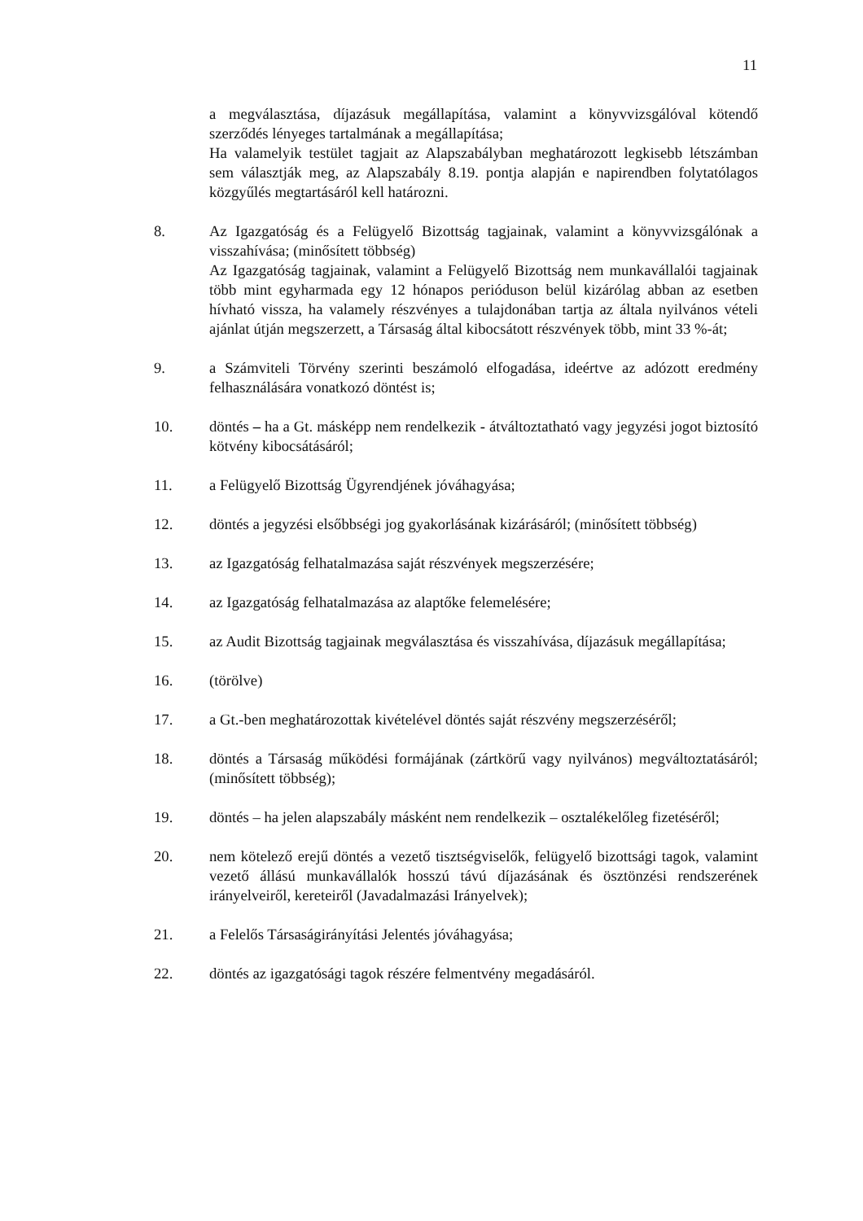11
a megválasztása, díjazásuk megállapítása, valamint a könyvvizsgálóval kötendő szerződés lényeges tartalmának a megállapítása;
Ha valamelyik testület tagjait az Alapszabályban meghatározott legkisebb létszámban sem választják meg, az Alapszabály 8.19. pontja alapján e napirendben folytatólagos közgyűlés megtartásáról kell határozni.
8. Az Igazgatóság és a Felügyelő Bizottság tagjainak, valamint a könyvvizsgálónak a visszahívása; (minősített többség)
Az Igazgatóság tagjainak, valamint a Felügyelő Bizottság nem munkavállalói tagjainak több mint egyharmada egy 12 hónapos perióduson belül kizárólag abban az esetben hívható vissza, ha valamely részvényes a tulajdonában tartja az általa nyilvános vételi ajánlat útján megszerzett, a Társaság által kibocsátott részvények több, mint 33 %-át;
9. a Számviteli Törvény szerinti beszámoló elfogadása, ideértve az adózott eredmény felhasználására vonatkozó döntést is;
10. döntés – ha a Gt. másképp nem rendelkezik - átváltoztatható vagy jegyzési jogot biztosító kötvény kibocsátásáról;
11. a Felügyelő Bizottság Ügyrendjének jóváhagyása;
12. döntés a jegyzési elsőbbségi jog gyakorlásának kizárásáról; (minősített többség)
13. az Igazgatóság felhatalmazása saját részvények megszerzésére;
14. az Igazgatóság felhatalmazása az alaptőke felemelésére;
15. az Audit Bizottság tagjainak megválasztása és visszahívása, díjazásuk megállapítása;
16. (törölve)
17. a Gt.-ben meghatározottak kivételével döntés saját részvény megszerzéséről;
18. döntés a Társaság működési formájának (zártkörű vagy nyilvános) megváltoztatásáról; (minősített többség);
19. döntés – ha jelen alapszabály másként nem rendelkezik – osztalékelőleg fizetéséről;
20. nem kötelező erejű döntés a vezető tisztségviselők, felügyelő bizottsági tagok, valamint vezető állású munkavállalók hosszú távú díjazásának és ösztönzési rendszerének irányelveiről, kereteiről (Javadalmazási Irányelvek);
21. a Felelős Társaságirányítási Jelentés jóváhagyása;
22. döntés az igazgatósági tagok részére felmentvény megadásáról.